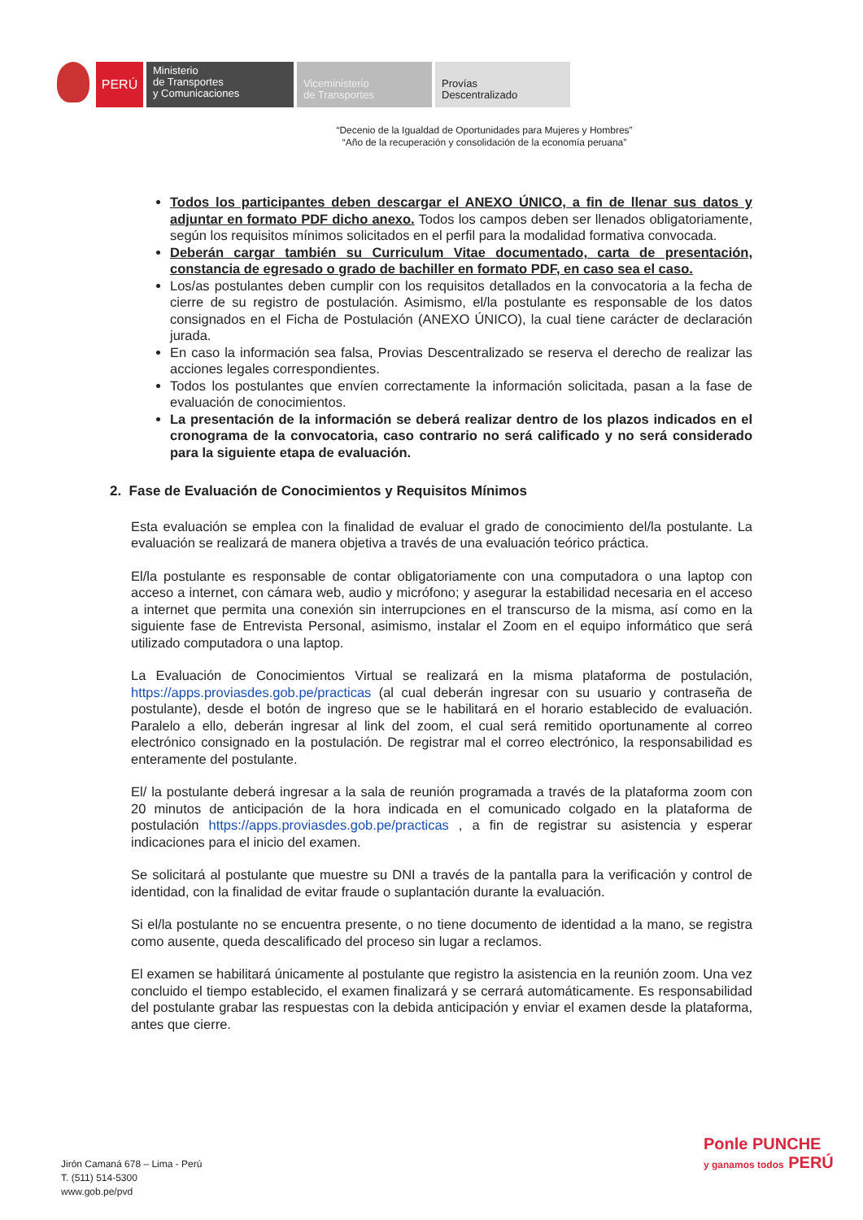PERÚ
Ministerio
de Transportes
y Comunicaciones
Viceministerio
de Transportes
Provías
Descentralizado
“Decenio de la Igualdad de Oportunidades para Mujeres y Hombres”
“Año de la recuperación y consolidación de la economía peruana”
Todos los participantes deben descargar el ANEXO ÚNICO, a fin de llenar sus datos y adjuntar en formato PDF dicho anexo. Todos los campos deben ser llenados obligatoriamente, según los requisitos mínimos solicitados en el perfil para la modalidad formativa convocada.
Deberán cargar también su Curriculum Vitae documentado, carta de presentación, constancia de egresado o grado de bachiller en formato PDF, en caso sea el caso.
Los/as postulantes deben cumplir con los requisitos detallados en la convocatoria a la fecha de cierre de su registro de postulación. Asimismo, el/la postulante es responsable de los datos consignados en el Ficha de Postulación (ANEXO ÚNICO), la cual tiene carácter de declaración jurada.
En caso la información sea falsa, Provias Descentralizado se reserva el derecho de realizar las acciones legales correspondientes.
Todos los postulantes que envíen correctamente la información solicitada, pasan a la fase de evaluación de conocimientos.
La presentación de la información se deberá realizar dentro de los plazos indicados en el cronograma de la convocatoria, caso contrario no será calificado y no será considerado para la siguiente etapa de evaluación.
2. Fase de Evaluación de Conocimientos y Requisitos Mínimos
Esta evaluación se emplea con la finalidad de evaluar el grado de conocimiento del/la postulante. La evaluación se realizará de manera objetiva a través de una evaluación teórico práctica.
El/la postulante es responsable de contar obligatoriamente con una computadora o una laptop con acceso a internet, con cámara web, audio y micrófono; y asegurar la estabilidad necesaria en el acceso a internet que permita una conexión sin interrupciones en el transcurso de la misma, así como en la siguiente fase de Entrevista Personal, asimismo, instalar el Zoom en el equipo informático que será utilizado computadora o una laptop.
La Evaluación de Conocimientos Virtual se realizará en la misma plataforma de postulación, https://apps.proviasdes.gob.pe/practicas (al cual deberán ingresar con su usuario y contraseña de postulante), desde el botón de ingreso que se le habilitará en el horario establecido de evaluación. Paralelo a ello, deberán ingresar al link del zoom, el cual será remitido oportunamente al correo electrónico consignado en la postulación. De registrar mal el correo electrónico, la responsabilidad es enteramente del postulante.
El/ la postulante deberá ingresar a la sala de reunión programada a través de la plataforma zoom con 20 minutos de anticipación de la hora indicada en el comunicado colgado en la plataforma de postulación https://apps.proviasdes.gob.pe/practicas , a fin de registrar su asistencia y esperar indicaciones para el inicio del examen.
Se solicitará al postulante que muestre su DNI a través de la pantalla para la verificación y control de identidad, con la finalidad de evitar fraude o suplantación durante la evaluación.
Si el/la postulante no se encuentra presente, o no tiene documento de identidad a la mano, se registra como ausente, queda descalificado del proceso sin lugar a reclamos.
El examen se habilitará únicamente al postulante que registro la asistencia en la reunión zoom. Una vez concluido el tiempo establecido, el examen finalizará y se cerrará automáticamente. Es responsabilidad del postulante grabar las respuestas con la debida anticipación y enviar el examen desde la plataforma, antes que cierre.
Jirón Camaná 678 – Lima - Perú
T. (511) 514-5300
www.gob.pe/pvd
Ponle PUNCHE
y ganamos todos PERÚ